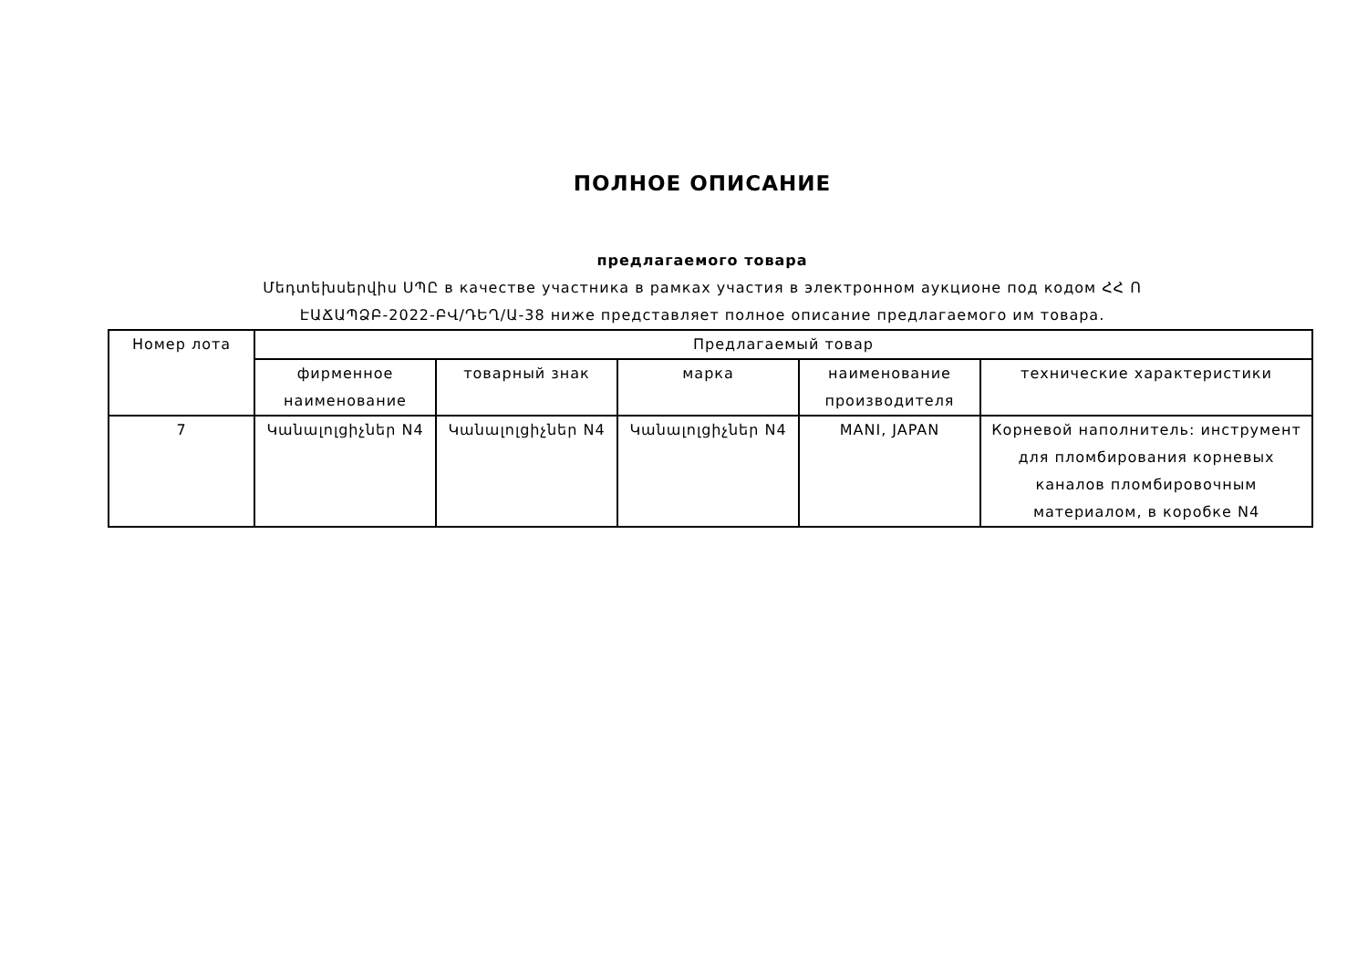ПОЛНОЕ ОПИСАНИЕ
предлагаемого товара
Մեդտեխսերվիս ՍՊԸ в качестве участника в рамках участия в электронном аукционе под кодом ՀՀ Ո
ԷԱՃԱՊՁԲ-2022-ԲՎ/ԴԵՂ/Ա-38 ниже представляет полное описание предлагаемого им товара.
| Номер лота | Предлагаемый товар | | | | |
| --- | --- | --- | --- | --- | --- |
| | фирменное наименование | товарный знак | марка | наименование производителя | технические характеристики |
| 7 | Կանալոլցիչներ N4 | Կանալոլցիչներ N4 | Կանալոլցիչներ N4 | MANI, JAPAN | Корневой наполнитель: инструмент для пломбирования корневых каналов пломбировочным материалом, в коробке N4 |